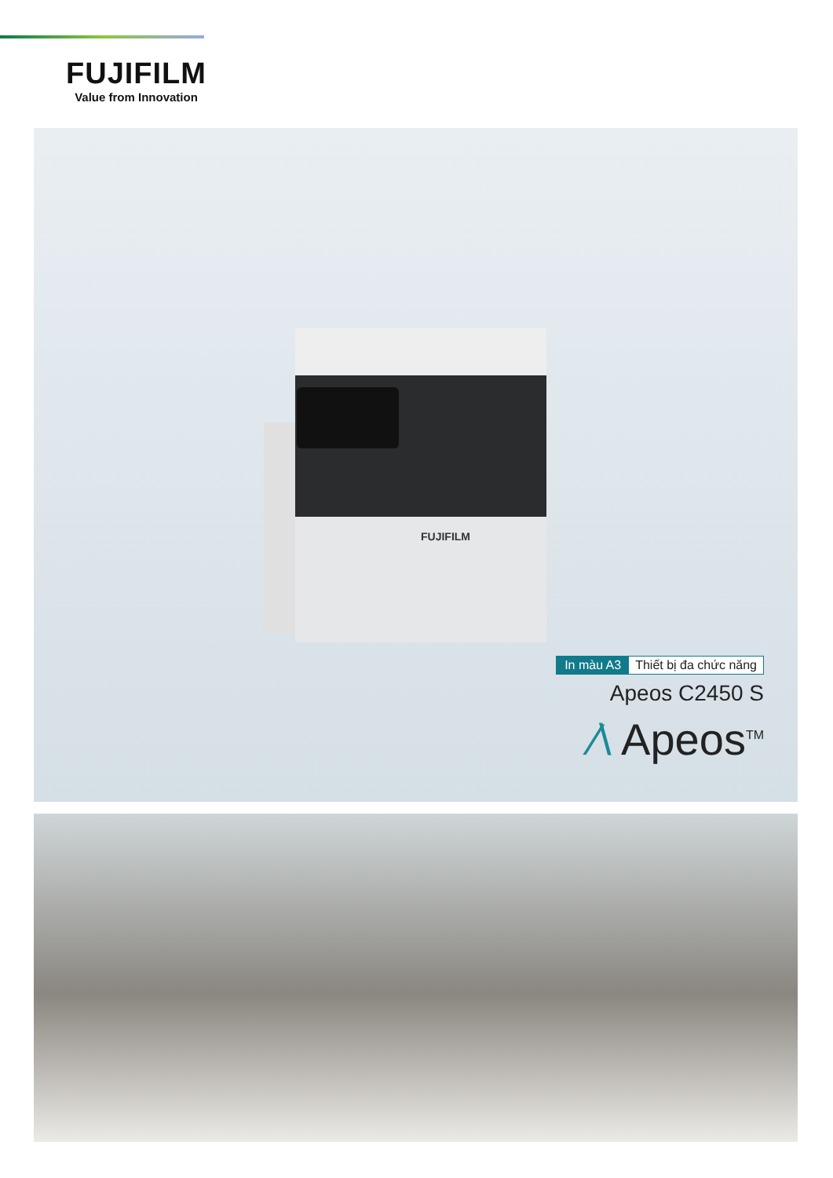FUJIFILM
Value from Innovation
FUJIFILM
In màu A3 Thiết bị đa chức năng
Apeos C2450 S
⁄\ Apeos<sup>TM</sup>